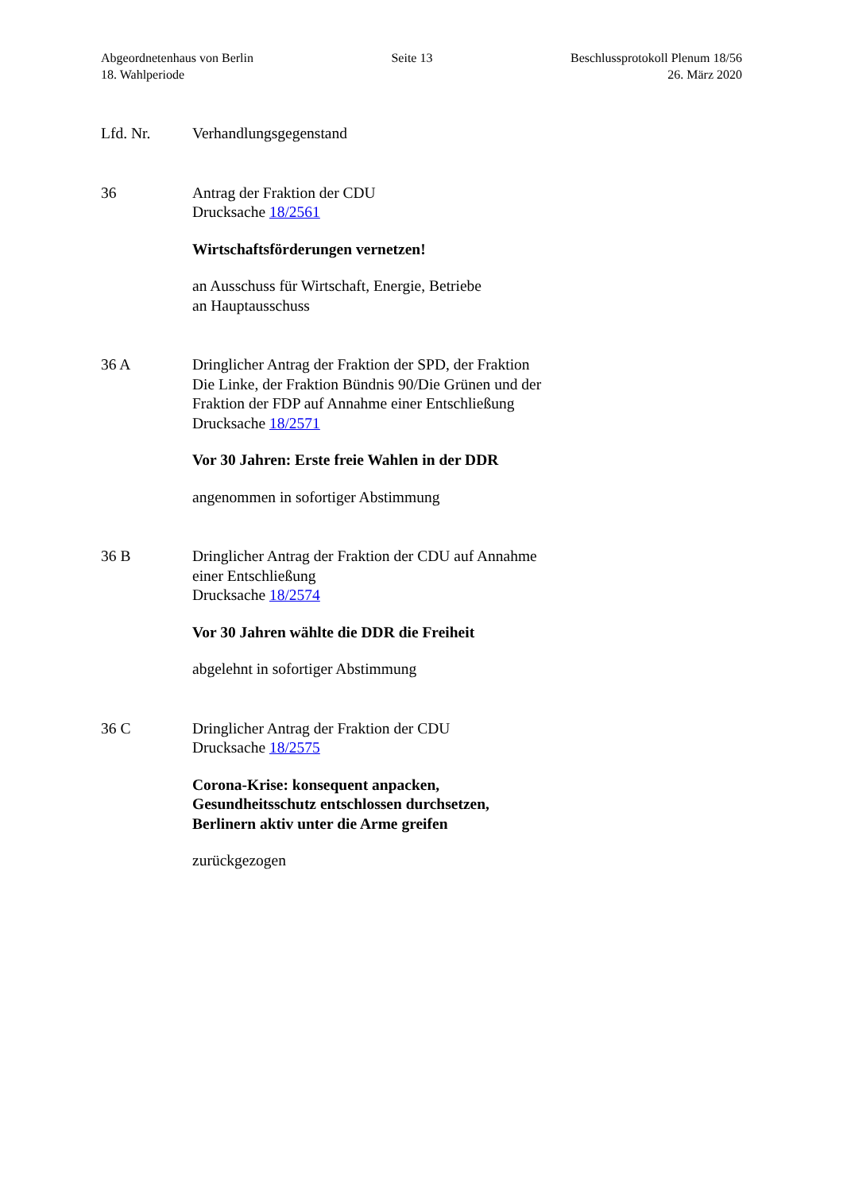Abgeordnetenhaus von Berlin
18. Wahlperiode
Seite 13 Beschlussprotokoll Plenum 18/56
26. März 2020
Lfd. Nr. Verhandlungsgegenstand
36 Antrag der Fraktion der CDU
Drucksache 18/2561
Wirtschaftsförderungen vernetzen!
an Ausschuss für Wirtschaft, Energie, Betriebe
an Hauptausschuss
36 A Dringlicher Antrag der Fraktion der SPD, der Fraktion
Die Linke, der Fraktion Bündnis 90/Die Grünen und der
Fraktion der FDP auf Annahme einer Entschließung
Drucksache 18/2571
Vor 30 Jahren: Erste freie Wahlen in der DDR
angenommen in sofortiger Abstimmung
36 B Dringlicher Antrag der Fraktion der CDU auf Annahme
einer Entschließung
Drucksache 18/2574
Vor 30 Jahren wählte die DDR die Freiheit
abgelehnt in sofortiger Abstimmung
36 C Dringlicher Antrag der Fraktion der CDU
Drucksache 18/2575
Corona-Krise: konsequent anpacken,
Gesundheitsschutz entschlossen durchsetzen,
Berlinern aktiv unter die Arme greifen
zurückgezogen